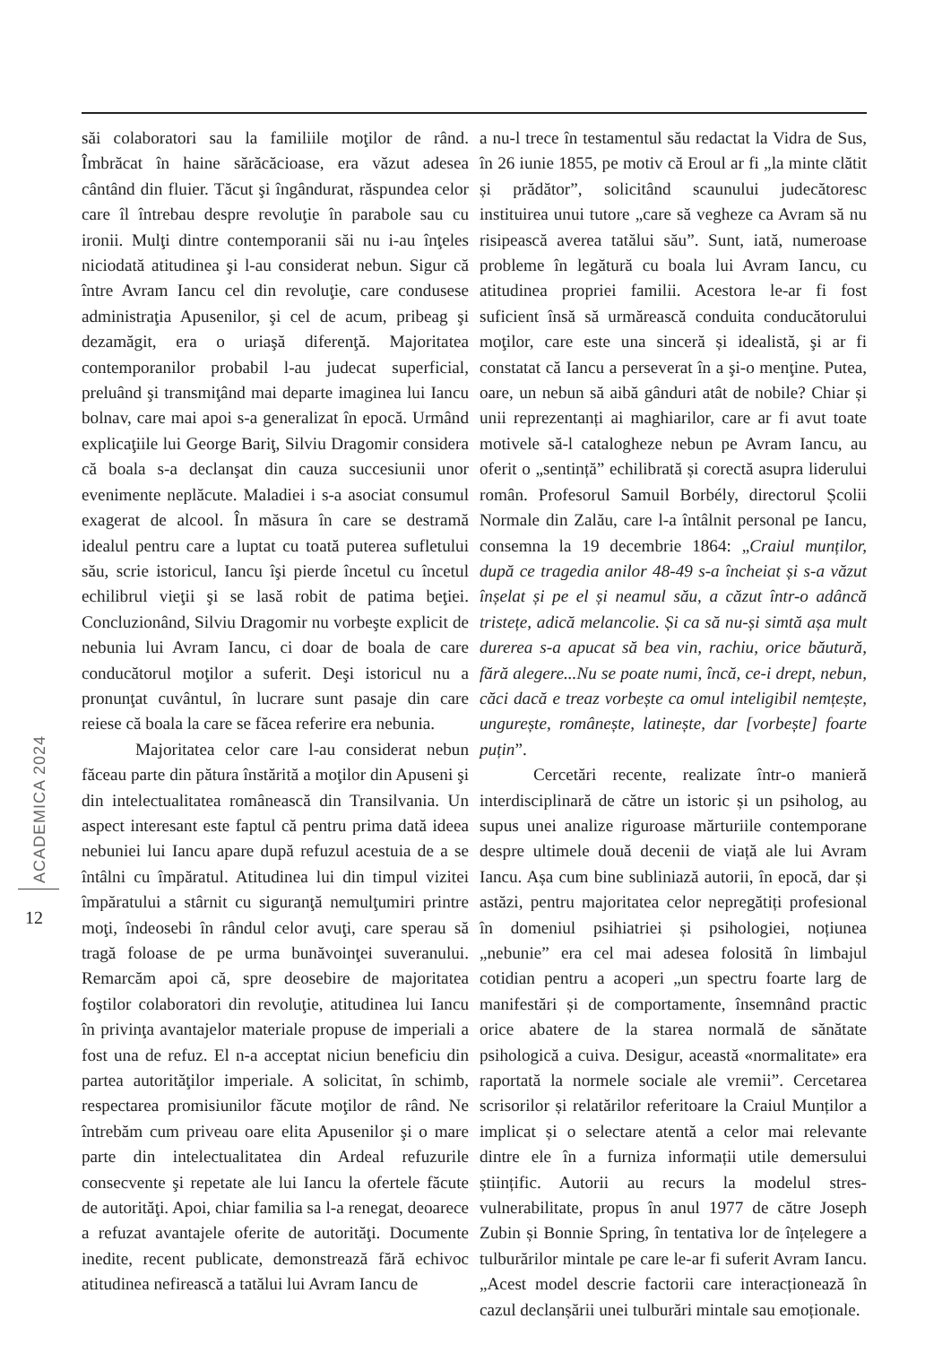săi colaboratori sau la familiile moţilor de rând. Îmbrăcat în haine sărăcăcioase, era văzut adesea cântând din fluier. Tăcut şi îngândurat, răspundea celor care îl întrebau despre revoluţie în parabole sau cu ironii. Mulţi dintre contemporanii săi nu i-au înţeles niciodată atitudinea şi l-au considerat nebun. Sigur că între Avram Iancu cel din revoluţie, care condusese administraţia Apusenilor, şi cel de acum, pribeag şi dezamăgit, era o uriaşă diferenţă. Majoritatea contemporanilor probabil l-au judecat superficial, preluând şi transmiţând mai departe imaginea lui Iancu bolnav, care mai apoi s-a generalizat în epocă. Urmând explicaţiile lui George Bariţ, Silviu Dragomir considera că boala s-a declanşat din cauza succesiunii unor evenimente neplăcute. Maladiei i s-a asociat consumul exagerat de alcool. În măsura în care se destramă idealul pentru care a luptat cu toată puterea sufletului său, scrie istoricul, Iancu îşi pierde încetul cu încetul echilibrul vieţii şi se lasă robit de patima beţiei. Concluzionând, Silviu Dragomir nu vorbeşte explicit de nebunia lui Avram Iancu, ci doar de boala de care conducătorul moţilor a suferit. Deşi istoricul nu a pronunţat cuvântul, în lucrare sunt pasaje din care reiese că boala la care se făcea referire era nebunia.
Majoritatea celor care l-au considerat nebun făceau parte din pătura înstărită a moţilor din Apuseni şi din intelectualitatea românească din Transilvania. Un aspect interesant este faptul că pentru prima dată ideea nebuniei lui Iancu apare după refuzul acestuia de a se întâlni cu împăratul. Atitudinea lui din timpul vizitei împăratului a stârnit cu siguranţă nemulţumiri printre moţi, îndeosebi în rândul celor avuţi, care sperau să tragă foloase de pe urma bunăvoinţei suveranului. Remarcăm apoi că, spre deosebire de majoritatea foştilor colaboratori din revoluţie, atitudinea lui Iancu în privinţa avantajelor materiale propuse de imperiali a fost una de refuz. El n-a acceptat niciun beneficiu din partea autorităţilor imperiale. A solicitat, în schimb, respectarea promisiunilor făcute moţilor de rând. Ne întrebăm cum priveau oare elita Apusenilor şi o mare parte din intelectualitatea din Ardeal refuzurile consecvente şi repetate ale lui Iancu la ofertele făcute de autorităţi. Apoi, chiar familia sa l-a renegat, deoarece a refuzat avantajele oferite de autorităţi. Documente inedite, recent publicate, demonstrează fără echivoc atitudinea nefirească a tatălui lui Avram Iancu de
a nu-l trece în testamentul său redactat la Vidra de Sus, în 26 iunie 1855, pe motiv că Eroul ar fi „la minte clătit și prădător”, solicitând scaunului judecătoresc instituirea unui tutore „care să vegheze ca Avram să nu risipească averea tatălui său”. Sunt, iată, numeroase probleme în legătură cu boala lui Avram Iancu, cu atitudinea propriei familii. Acestora le-ar fi fost suficient însă să urmărească conduita conducătorului moţilor, care este una sinceră și idealistă, şi ar fi constatat că Iancu a perseverat în a şi-o menţine. Putea, oare, un nebun să aibă gânduri atât de nobile? Chiar și unii reprezentanți ai maghiarilor, care ar fi avut toate motivele să-l catalogheze nebun pe Avram Iancu, au oferit o „sentință” echilibrată și corectă asupra liderului român. Profesorul Samuil Borbély, directorul Școlii Normale din Zalău, care l-a întâlnit personal pe Iancu, consemna la 19 decembrie 1864: „Craiul munților, după ce tragedia anilor 48-49 s-a încheiat și s-a văzut înșelat și pe el și neamul său, a căzut într-o adâncă tristețe, adică melancolie. Și ca să nu-și simtă așa mult durerea s-a apucat să bea vin, rachiu, orice băutură, fără alegere...Nu se poate numi, încă, ce-i drept, nebun, căci dacă e treaz vorbește ca omul inteligibil nemțește, ungurește, românește, latinește, dar [vorbește] foarte puțin”.
Cercetări recente, realizate într-o manieră interdisciplinară de către un istoric și un psiholog, au supus unei analize riguroase mărturiile contemporane despre ultimele două decenii de viață ale lui Avram Iancu. Așa cum bine subliniază autorii, în epocă, dar și astăzi, pentru majoritatea celor nepregătiți profesional în domeniul psihiatriei și psihologiei, noțiunea „nebunie” era cel mai adesea folosită în limbajul cotidian pentru a acoperi „un spectru foarte larg de manifestări și de comportamente, însemnând practic orice abatere de la starea normală de sănătate psihologică a cuiva. Desigur, această «normalitate» era raportată la normele sociale ale vremii”. Cercetarea scrisorilor și relatărilor referitoare la Craiul Munților a implicat și o selectare atentă a celor mai relevante dintre ele în a furniza informații utile demersului științific. Autorii au recurs la modelul stres-vulnerabilitate, propus în anul 1977 de către Joseph Zubin și Bonnie Spring, în tentativa lor de înțelegere a tulburărilor mintale pe care le-ar fi suferit Avram Iancu. „Acest model descrie factorii care interacționează în cazul declanșării unei tulburări mintale sau emoționale.
ACADEMICA 2024
12